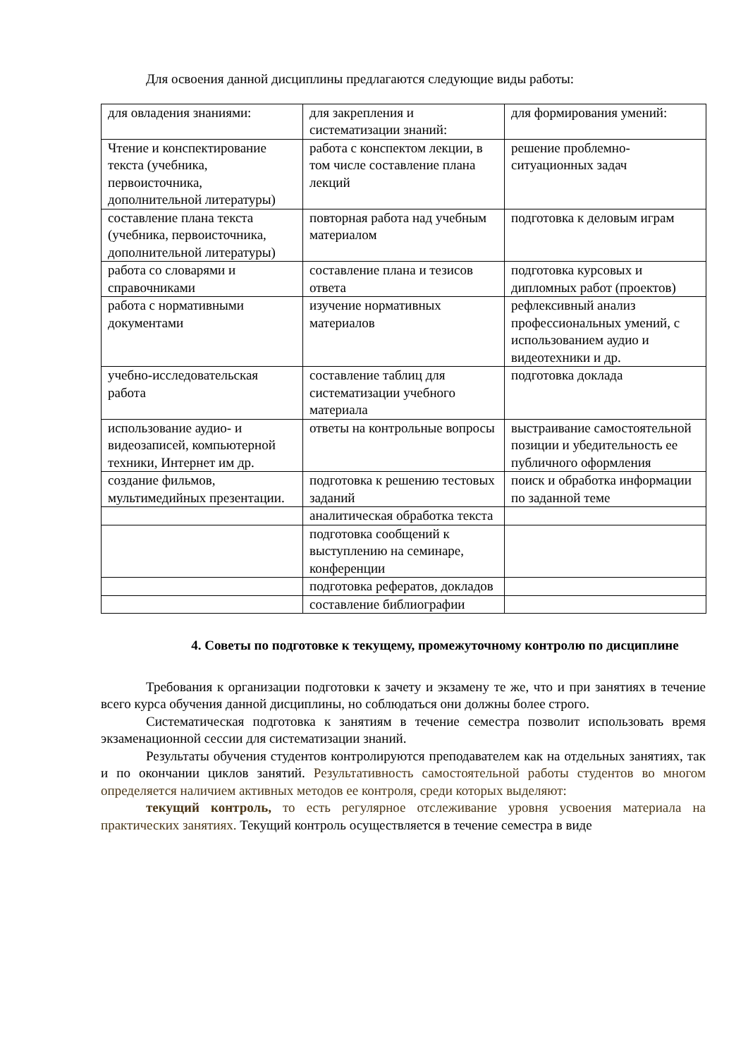Для освоения данной дисциплины предлагаются следующие виды работы:
| для овладения знаниями: | для закрепления и систематизации знаний: | для формирования умений: |
| Чтение и конспектирование текста (учебника, первоисточника, дополнительной литературы) | работа с конспектом лекции, в том числе составление плана лекций | решение проблемно-ситуационных задач |
| составление плана текста (учебника, первоисточника, дополнительной литературы) | повторная работа над учебным материалом | подготовка к деловым играм |
| работа со словарями и справочниками | составление плана и тезисов ответа | подготовка курсовых и дипломных работ (проектов) |
| работа с нормативными документами | изучение нормативных материалов | рефлексивный анализ профессиональных умений, с использованием аудио и видеотехники и др. |
| учебно-исследовательская работа | составление таблиц для систематизации учебного материала | подготовка доклада |
| использование аудио- и видеозаписей, компьютерной техники, Интернет им др. | ответы на контрольные вопросы | выстраивание самостоятельной позиции и убедительность ее публичного оформления |
| создание фильмов, мультимедийных презентации. | подготовка к решению тестовых заданий | поиск и обработка информации по заданной теме |
| | аналитическая обработка текста | |
| | подготовка сообщений к выступлению на семинаре, конференции | |
| | подготовка рефератов, докладов | |
| | составление библиографии | |
4. Советы по подготовке к текущему, промежуточному контролю по дисциплине
Требования к организации подготовки к зачету и экзамену те же, что и при занятиях в течение всего курса обучения данной дисциплины, но соблюдаться они должны более строго.
Систематическая подготовка к занятиям в течение семестра позволит использовать время экзаменационной сессии для систематизации знаний.
Результаты обучения студентов контролируются преподавателем как на отдельных занятиях, так и по окончании циклов занятий. Результативность самостоятельной работы студентов во многом определяется наличием активных методов ее контроля, среди которых выделяют:
текущий контроль, то есть регулярное отслеживание уровня усвоения материала на практических занятиях. Текущий контроль осуществляется в течение семестра в виде